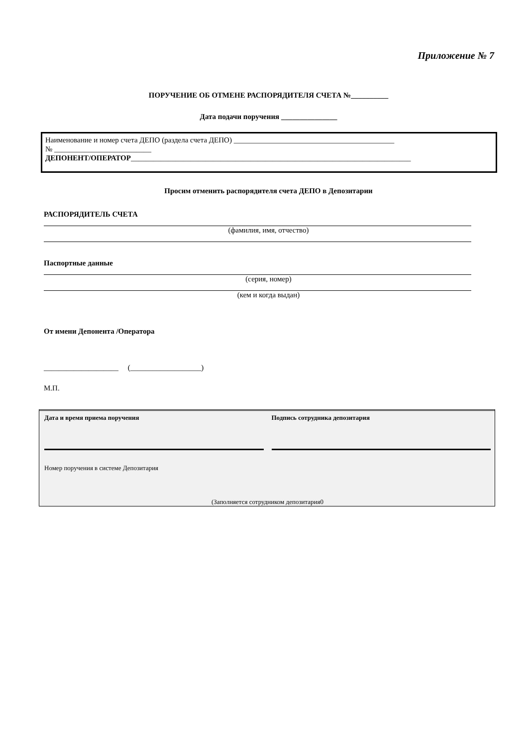Приложение № 7
ПОРУЧЕНИЕ ОБ ОТМЕНЕ РАСПОРЯДИТЕЛЯ СЧЕТА №__________
Дата подачи поручения _______________
Наименование и номер счета ДЕПО (раздела счета ДЕПО) ___________________________________________
№ __________________________
ДЕПОНЕНТ/ОПЕРАТОР___________________________________________________________________________
Просим отменить распорядителя счета ДЕПО в Депозитарии
РАСПОРЯДИТЕЛЬ СЧЕТА
(фамилия, имя, отчество)
Паспортные данные
(серия, номер)
(кем и когда выдан)
От имени Депонента /Оператора
____________________ (___________________)
М.П.
Дата и время приема поручения Подпись сотрудника депозитария
Номер поручения в системе Депозитария
(Заполняется сотрудником депозитария0